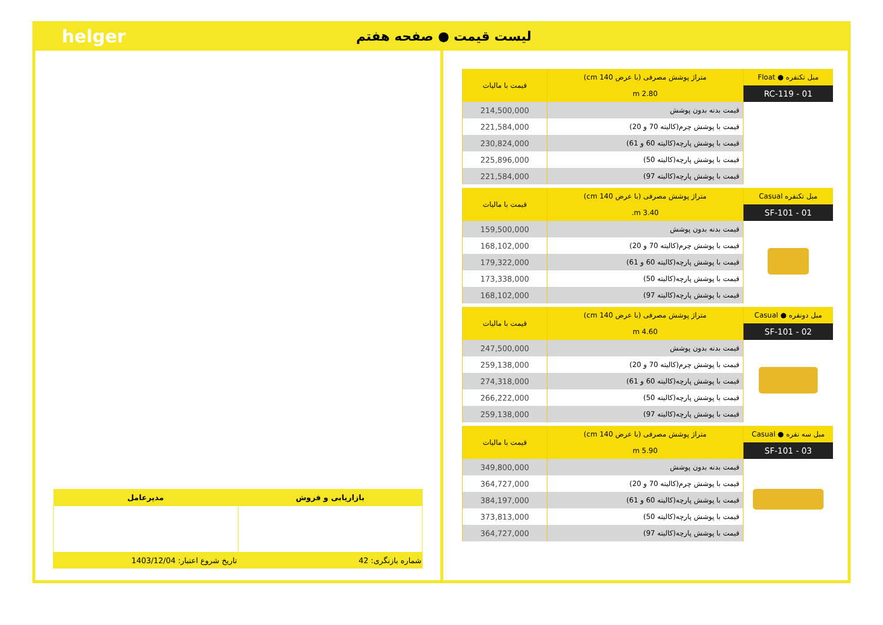helger
لیست قیمت ● صفحه هفتم
| مبل تکنفره ● Float | متراژ پوشش مصرفی (با عرض 140 cm) | قیمت با مالیات |
| --- | --- | --- |
| RC-119 - 01 | 2.80 m | |
| | قیمت بدنه بدون پوشش | 214,500,000 |
| | قیمت با پوشش چرم(کالیته 70 و 20) | 221,584,000 |
| | قیمت با پوشش پارچه(کالیته 60 و 61) | 230,824,000 |
| | قیمت با پوشش پارچه(کالیته 50) | 225,896,000 |
| | قیمت با پوشش پارچه(کالیته 97) | 221,584,000 |
| مبل تکنفره Casual | متراژ پوشش مصرفی (با عرض 140 cm) | قیمت با مالیات |
| --- | --- | --- |
| SF-101 - 01 | 3.40 m. | |
| | قیمت بدنه بدون پوشش | 159,500,000 |
| | قیمت با پوشش چرم(کالیته 70 و 20) | 168,102,000 |
| | قیمت با پوشش پارچه(کالیته 60 و 61) | 179,322,000 |
| | قیمت با پوشش پارچه(کالیته 50) | 173,338,000 |
| | قیمت با پوشش پارچه(کالیته 97) | 168,102,000 |
| مبل دونفره ● Casual | متراژ پوشش مصرفی (با عرض 140 cm) | قیمت با مالیات |
| --- | --- | --- |
| SF-101 - 02 | 4.60 m | |
| | قیمت بدنه بدون پوشش | 247,500,000 |
| | قیمت با پوشش چرم(کالیته 70 و 20) | 259,138,000 |
| | قیمت با پوشش پارچه(کالیته 60 و 61) | 274,318,000 |
| | قیمت با پوشش پارچه(کالیته 50) | 266,222,000 |
| | قیمت با پوشش پارچه(کالیته 97) | 259,138,000 |
| مبل سه نفره ● Casual | متراژ پوشش مصرفی (با عرض 140 cm) | قیمت با مالیات |
| --- | --- | --- |
| SF-101 - 03 | 5.90 m | |
| | قیمت بدنه بدون پوشش | 349,800,000 |
| | قیمت با پوشش چرم(کالیته 70 و 20) | 364,727,000 |
| | قیمت با پوشش پارچه(کالیته 60 و 61) | 384,197,000 |
| | قیمت با پوشش پارچه(کالیته 50) | 373,813,000 |
| | قیمت با پوشش پارچه(کالیته 97) | 364,727,000 |
| بازاریابی و فروش | مدیرعامل |
| --- | --- |
| شماره بازنگری: 42 | تاریخ شروع اعتبار: 1403/12/04 |